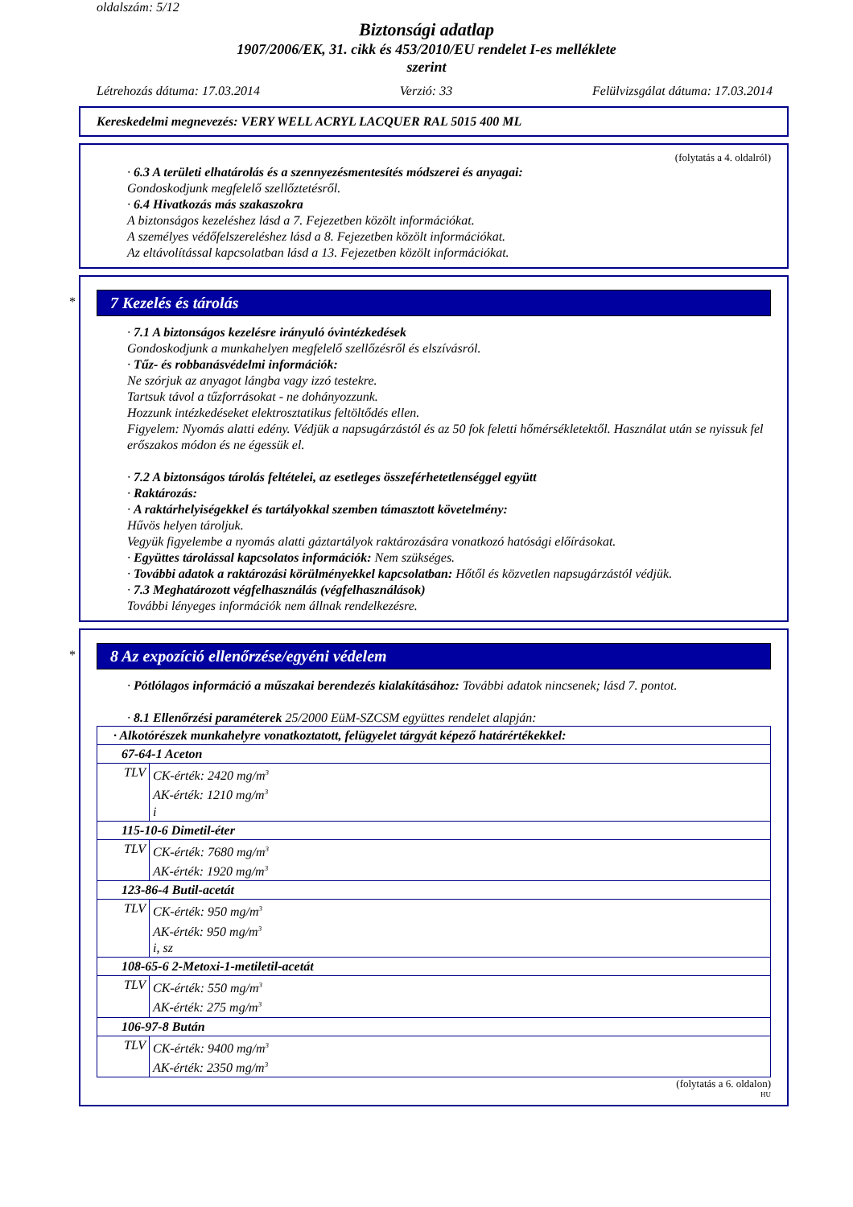oldalszám: 5/12
Biztonsági adatlap
1907/2006/EK, 31. cikk és 453/2010/EU rendelet I-es melléklete
szerint
Létrehozás dátuma: 17.03.2014 Verzió: 33 Felülvizsgálat dátuma: 17.03.2014
Kereskedelmi megnevezés: VERY WELL ACRYL LACQUER RAL 5015 400 ML
(folytatás a 4. oldalról)
· 6.3 A területi elhatárolás és a szennyezésmentesítés módszerei és anyagai:
Gondoskodjunk megfelelő szellőztetésről.
· 6.4 Hivatkozás más szakaszokra
A biztonságos kezeléshez lásd a 7. Fejezetben közölt információkat.
A személyes védőfelszereléshez lásd a 8. Fejezetben közölt információkat.
Az eltávolítással kapcsolatban lásd a 13. Fejezetben közölt információkat.
*
7 Kezelés és tárolás
· 7.1 A biztonságos kezelésre irányuló óvintézkedések
Gondoskodjunk a munkahelyen megfelelő szellőzésről és elszívásról.
· Tűz- és robbanásvédelmi információk:
Ne szórjuk az anyagot lángba vagy izzó testekre.
Tartsuk távol a tűzforrásokat - ne dohányozzunk.
Hozzunk intézkedéseket elektrosztatikus feltöltődés ellen.
Figyelem: Nyomás alatti edény. Védjük a napsugárzástól és az 50 fok feletti hőmérsékletektől. Használat után se nyissuk fel erőszakos módon és ne égessük el.
· 7.2 A biztonságos tárolás feltételei, az esetleges összeférhetetlenséggel együtt
· Raktározás:
· A raktárhelyiségekkel és tartályokkal szemben támasztott követelmény:
Hűvös helyen tároljuk.
Vegyük figyelembe a nyomás alatti gáztartályok raktározására vonatkozó hatósági előírásokat.
· Együttes tárolással kapcsolatos információk: Nem szükséges.
· További adatok a raktározási körülményekkel kapcsolatban: Hőtől és közvetlen napsugárzástól védjük.
· 7.3 Meghatározott végfelhasználás (végfelhasználások)
További lényeges információk nem állnak rendelkezésre.
*
8 Az expozíció ellenőrzése/egyéni védelem
· Pótlólagos információ a műszakai berendezés kialakításához: További adatok nincsenek; lásd 7. pontot.
· 8.1 Ellenőrzési paraméterek 25/2000 EüM-SZCSM együttes rendelet alapján:
| · Alkotórészek munkahelyre vonatkoztatott, felügyelet tárgyát képező határértékekkel: | |
| 67-64-1 Aceton | |
| TLV | CK-érték: 2420 mg/m<sup>3</sup> AK-érték: 1210 mg/m<sup>3</sup> i |
| 115-10-6 Dimetil-éter | |
| TLV | CK-érték: 7680 mg/m<sup>3</sup> AK-érték: 1920 mg/m<sup>3</sup> |
| 123-86-4 Butil-acetát | |
| TLV | CK-érték: 950 mg/m<sup>3</sup> AK-érték: 950 mg/m<sup>3</sup> i, sz |
| 108-65-6 2-Metoxi-1-metiletil-acetát | |
| TLV | CK-érték: 550 mg/m<sup>3</sup> AK-érték: 275 mg/m<sup>3</sup> |
| 106-97-8 Bután | |
| TLV | CK-érték: 9400 mg/m<sup>3</sup> AK-érték: 2350 mg/m<sup>3</sup> |
(folytatás a 6. oldalon)
HU